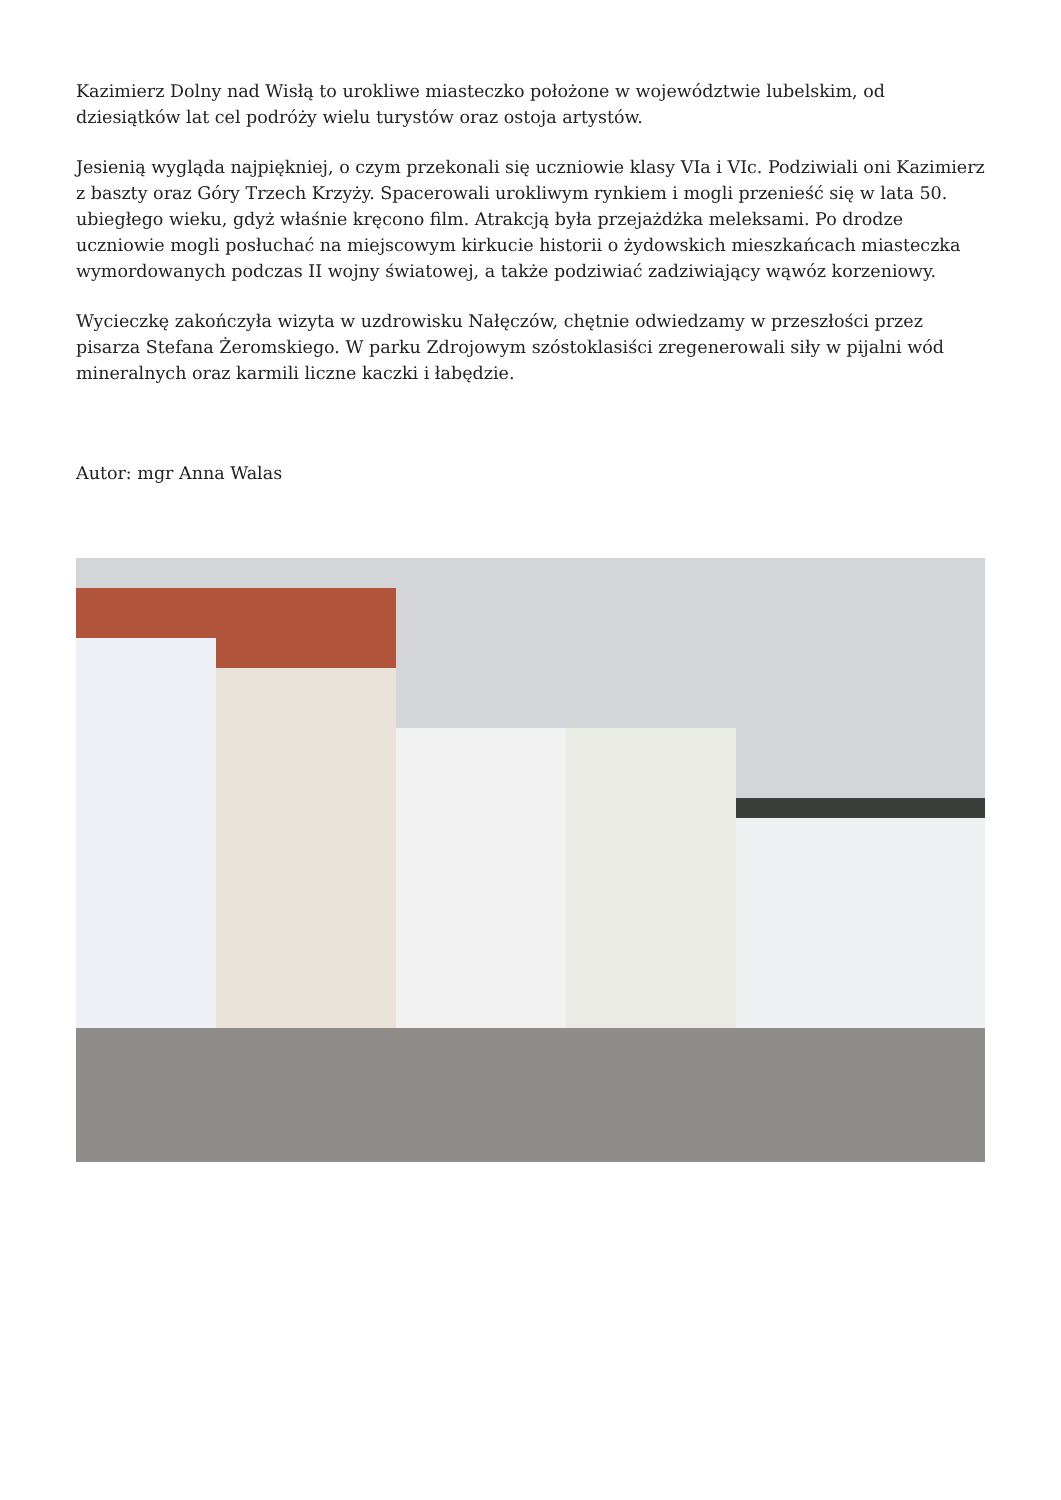Kazimierz Dolny nad Wisłą to urokliwe miasteczko położone w województwie lubelskim, od dziesiątków lat cel podróży wielu turystów oraz ostoja artystów.
Jesienią wygląda najpiękniej, o czym przekonali się uczniowie klasy VIa i VIc. Podziwiali oni Kazimierz z baszty oraz Góry Trzech Krzyży. Spacerowali urokliwym rynkiem i mogli przenieść się w lata 50. ubiegłego wieku, gdyż właśnie kręcono film. Atrakcją była przejażdżka meleksami. Po drodze uczniowie mogli posłuchać na miejscowym kirkucie historii o żydowskich mieszkańcach miasteczka wymordowanych podczas II wojny światowej, a także podziwiać zadziwiający wąwóz korzeniowy.
Wycieczkę zakończyła wizyta w uzdrowisku Nałęczów, chętnie odwiedzamy w przeszłości przez pisarza Stefana Żeromskiego. W parku Zdrojowym szóstoklasiści zregenerowali siły w pijalni wód mineralnych oraz karmili liczne kaczki i łabędzie.
Autor: mgr Anna Walas